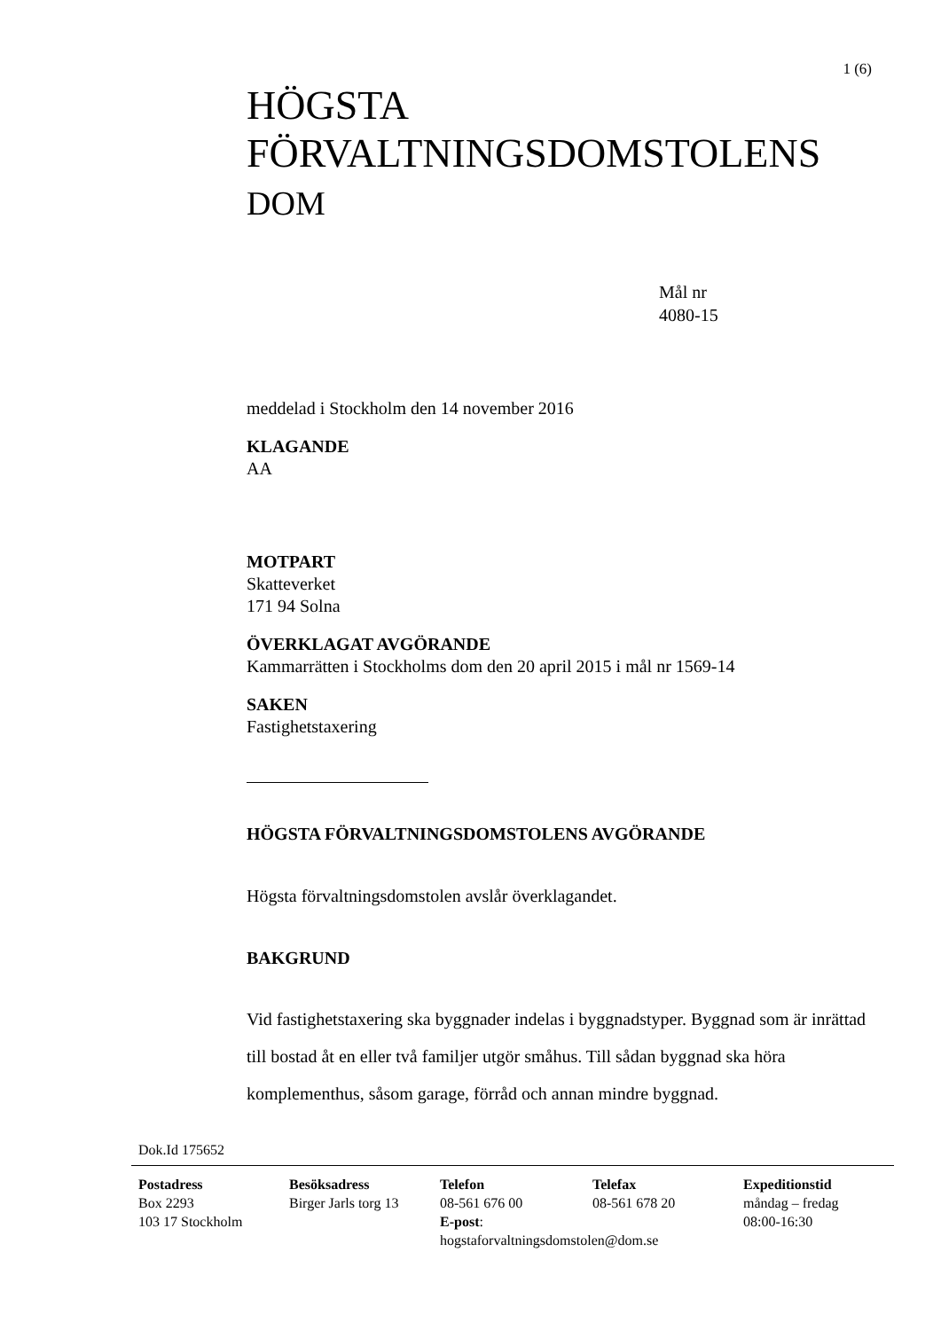1 (6)
HÖGSTA
FÖRVALTNINGSDOMSTOLENS
DOM
Mål nr
4080-15
meddelad i Stockholm den 14 november 2016
KLAGANDE
AA
MOTPART
Skatteverket
171 94 Solna
ÖVERKLAGAT AVGÖRANDE
Kammarrätten i Stockholms dom den 20 april 2015 i mål nr 1569-14
SAKEN
Fastighetstaxering
HÖGSTA FÖRVALTNINGSDOMSTOLENS AVGÖRANDE
Högsta förvaltningsdomstolen avslår överklagandet.
BAKGRUND
Vid fastighetstaxering ska byggnader indelas i byggnadstyper. Byggnad som är inrättad till bostad åt en eller två familjer utgör småhus. Till sådan byggnad ska höra komplementhus, såsom garage, förråd och annan mindre byggnad.
Dok.Id 175652
Postadress
Box 2293
103 17 Stockholm
Besöksadress
Birger Jarls torg 13
Telefon
08-561 676 00
E-post:
hogstaforvaltningsdomstolen@dom.se
Telefax
08-561 678 20
Expeditionstid
måndag – fredag
08:00-16:30